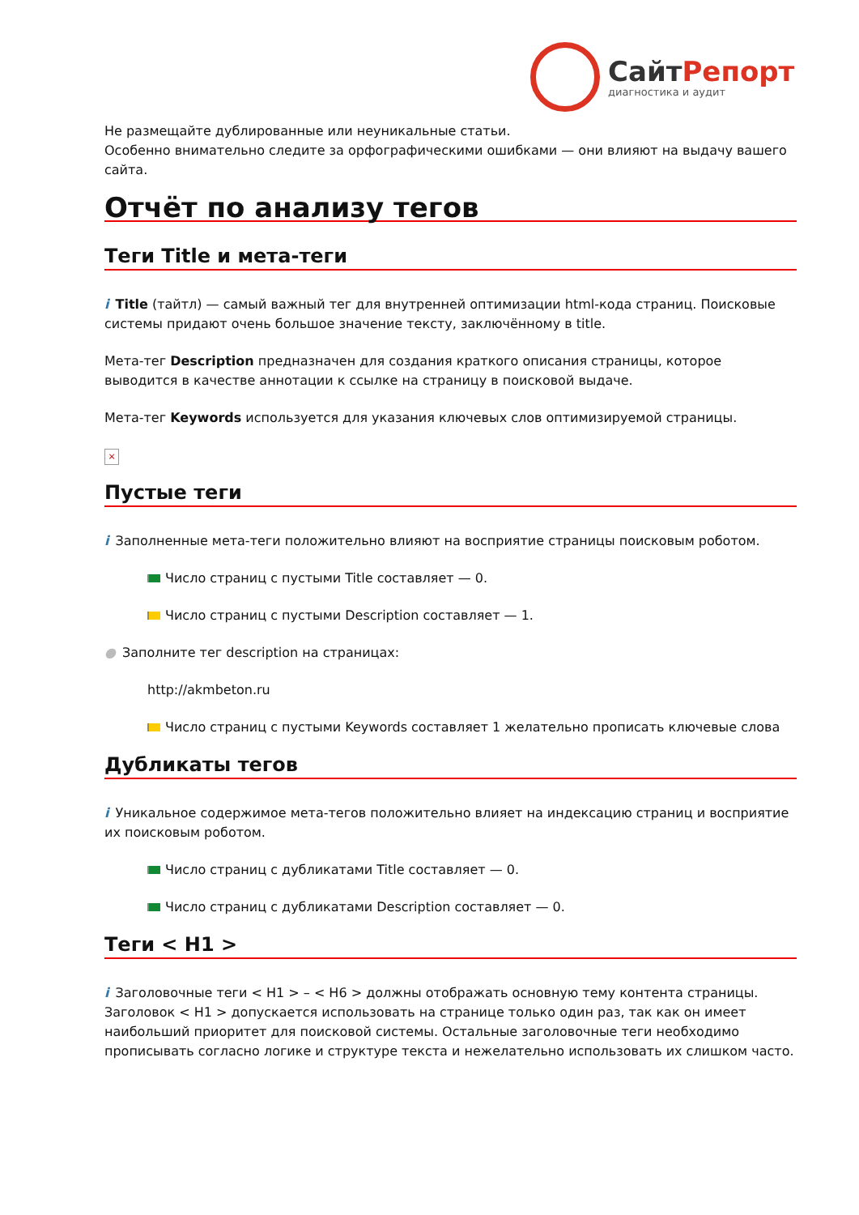СайтРепорт
диагностика и аудит
Не размещайте дублированные или неуникальные статьи.
Особенно внимательно следите за орфографическими ошибками — они влияют на выдачу вашего сайта.
Отчёт по анализу тегов
Теги Title и мета-теги
i Title (тайтл) — самый важный тег для внутренней оптимизации html-кода страниц. Поисковые системы придают очень большое значение тексту, заключённому в title.
Мета-тег Description предназначен для создания краткого описания страницы, которое выводится в качестве аннотации к ссылке на страницу в поисковой выдаче.
Мета-тег Keywords используется для указания ключевых слов оптимизируемой страницы.
×
Пустые теги
i Заполненные мета-теги положительно влияют на восприятие страницы поисковым роботом.
Число страниц с пустыми Title составляет — 0.
Число страниц с пустыми Description составляет — 1.
● Заполните тег description на страницах:
http://akmbeton.ru
Число страниц с пустыми Keywords составляет 1 желательно прописать ключевые слова
Дубликаты тегов
i Уникальное содержимое мета-тегов положительно влияет на индексацию страниц и восприятие их поисковым роботом.
Число страниц с дубликатами Title составляет — 0.
Число страниц с дубликатами Description составляет — 0.
Теги < H1 >
i Заголовочные теги < H1 > – < H6 > должны отображать основную тему контента страницы. Заголовок < H1 > допускается использовать на странице только один раз, так как он имеет наибольший приоритет для поисковой системы. Остальные заголовочные теги необходимо прописывать согласно логике и структуре текста и нежелательно использовать их слишком часто.